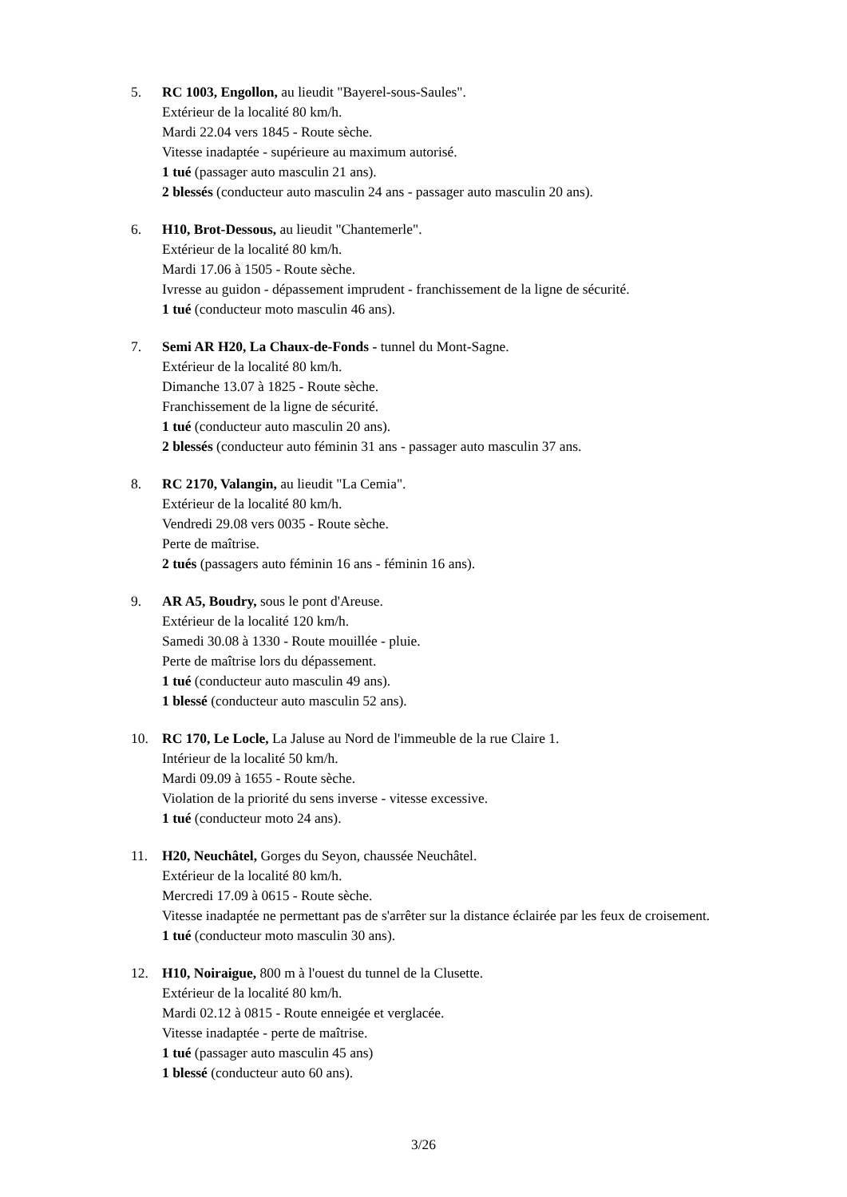5. RC 1003, Engollon, au lieudit "Bayerel-sous-Saules".
Extérieur de la localité 80 km/h.
Mardi 22.04 vers 1845 - Route sèche.
Vitesse inadaptée - supérieure au maximum autorisé.
1 tué (passager auto masculin 21 ans).
2 blessés (conducteur auto masculin 24 ans - passager auto masculin 20 ans).
6. H10, Brot-Dessous, au lieudit "Chantemerle".
Extérieur de la localité 80 km/h.
Mardi 17.06 à 1505 - Route sèche.
Ivresse au guidon - dépassement imprudent - franchissement de la ligne de sécurité.
1 tué (conducteur moto masculin 46 ans).
7. Semi AR H20, La Chaux-de-Fonds - tunnel du Mont-Sagne.
Extérieur de la localité 80 km/h.
Dimanche 13.07 à 1825 - Route sèche.
Franchissement de la ligne de sécurité.
1 tué (conducteur auto masculin 20 ans).
2 blessés (conducteur auto féminin 31 ans - passager auto masculin 37 ans.
8. RC 2170, Valangin, au lieudit "La Cemia".
Extérieur de la localité 80 km/h.
Vendredi 29.08 vers 0035 - Route sèche.
Perte de maîtrise.
2 tués (passagers auto féminin 16 ans - féminin 16 ans).
9. AR A5, Boudry, sous le pont d'Areuse.
Extérieur de la localité 120 km/h.
Samedi 30.08 à 1330 - Route mouillée - pluie.
Perte de maîtrise lors du dépassement.
1 tué (conducteur auto masculin 49 ans).
1 blessé (conducteur auto masculin 52 ans).
10. RC 170, Le Locle, La Jaluse au Nord de l'immeuble de la rue Claire 1.
Intérieur de la localité 50 km/h.
Mardi 09.09 à 1655 - Route sèche.
Violation de la priorité du sens inverse - vitesse excessive.
1 tué (conducteur moto 24 ans).
11. H20, Neuchâtel, Gorges du Seyon, chaussée Neuchâtel.
Extérieur de la localité 80 km/h.
Mercredi 17.09 à 0615 - Route sèche.
Vitesse inadaptée ne permettant pas de s'arrêter sur la distance éclairée par les feux de croisement.
1 tué (conducteur moto masculin 30 ans).
12. H10, Noiraigue, 800 m à l'ouest du tunnel de la Clusette.
Extérieur de la localité 80 km/h.
Mardi 02.12 à 0815 - Route enneigée et verglacée.
Vitesse inadaptée - perte de maîtrise.
1 tué (passager auto masculin 45 ans)
1 blessé (conducteur auto 60 ans).
3/26